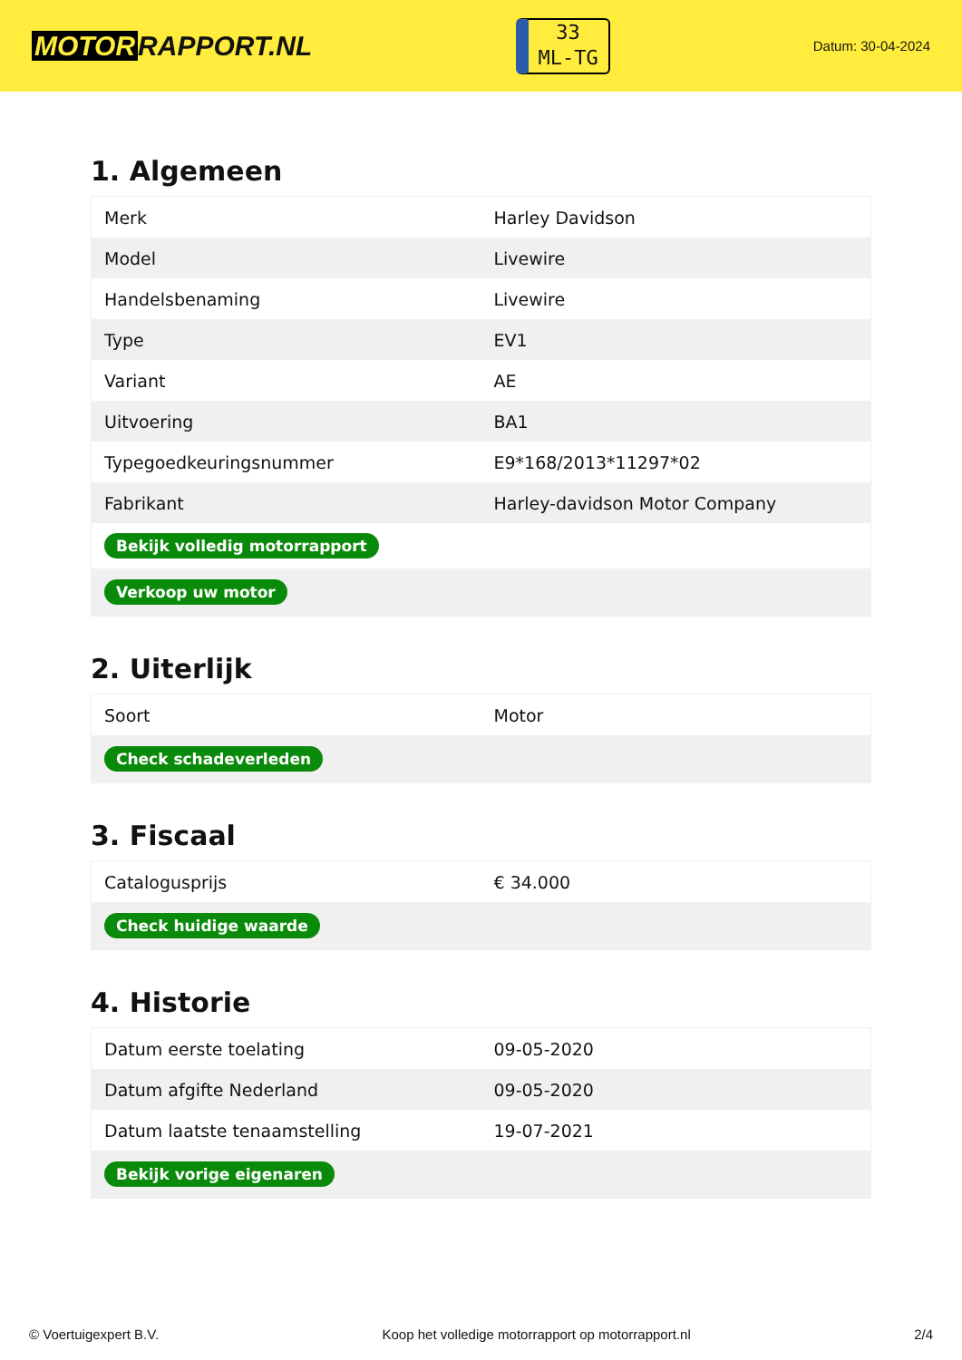MOTOR RAPPORT.NL
33
ML-TG
Datum: 30-04-2024
1. Algemeen
| Merk | Harley Davidson |
| Model | Livewire |
| Handelsbenaming | Livewire |
| Type | EV1 |
| Variant | AE |
| Uitvoering | BA1 |
| Typegoedkeuringsnummer | E9*168/2013*11297*02 |
| Fabrikant | Harley-davidson Motor Company |
| Bekijk volledig motorrapport | |
| Verkoop uw motor | |
2. Uiterlijk
| Soort | Motor |
| Check schadeverleden | |
3. Fiscaal
| Catalogusprijs | € 34.000 |
| Check huidige waarde | |
4. Historie
| Datum eerste toelating | 09-05-2020 |
| Datum afgifte Nederland | 09-05-2020 |
| Datum laatste tenaamstelling | 19-07-2021 |
| Bekijk vorige eigenaren | |
© Voertuigexpert B.V. Koop het volledige motorrapport op motorrapport.nl 2/4